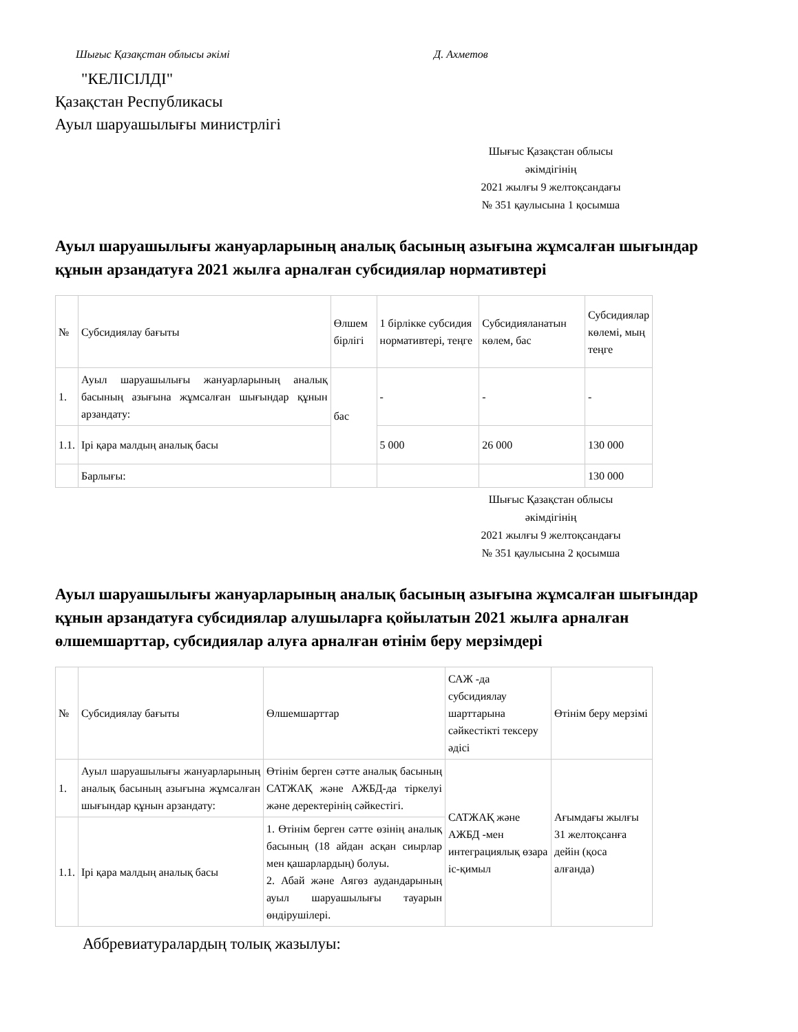Шығыс Қазақстан облысы әкімі Д. Ахметов
"КЕЛІСІЛДІ"
Қазақстан Республикасы
Ауыл шаруашылығы министрлігі
Шығыс Қазақстан облысы
әкімдігінің
2021 жылғы 9 желтоқсандағы
№ 351 қаулысына 1 қосымша
Ауыл шаруашылығы жануарларының аналық басының азығына жұмсалған шығындар құнын арзандатуға 2021 жылға арналған субсидиялар нормативтері
| № | Субсидиялау бағыты | Өлшем бірлігі | 1 бірлікке субсидия нормативтері, теңге | Субсидияланатын көлем, бас | Субсидиялар көлемі, мың теңге |
| 1. | Ауыл шаруашылығы жануарларының аналық басының азығына жұмсалған шығындар құнын арзандату: | бас | - | - | - |
| 1.1. | Ірі қара малдың аналық басы | | 5 000 | 26 000 | 130 000 |
| | Барлығы: | | | | 130 000 |
Шығыс Қазақстан облысы
әкімдігінің
2021 жылғы 9 желтоқсандағы
№ 351 қаулысына 2 қосымша
Ауыл шаруашылығы жануарларының аналық басының азығына жұмсалған шығындар құнын арзандатуға субсидиялар алушыларға қойылатын 2021 жылға арналған өлшемшарттар, субсидиялар алуға арналған өтінім беру мерзімдері
| № | Субсидиялау бағыты | Өлшемшарттар | САЖ -да субсидиялау шарттарына сәйкестікті тексеру әдісі | Өтінім беру мерзімі |
| 1. | Ауыл шаруашылығы жануарларының аналық басының азығына жұмсалған шығындар құнын арзандату: | Өтінім берген сәтте аналық басының САТЖАҚ және АЖБД-да тіркелуі және деректерінің сәйкестігі. | САТЖАҚ және АЖБД -мен интеграциялық өзара іс-қимыл | Ағымдағы жылғы 31 желтоқсанға дейін (қоса алғанда) |
| 1.1. | Ірі қара малдың аналық басы | 1. Өтінім берген сәтте өзінің аналық басының (18 айдан асқан сиырлар мен қашарлардың) болуы. 2. Абай және Аягөз аудандарының ауыл шаруашылығы тауарын өндірушілері. | | |
Аббревиатуралардың толық жазылуы: